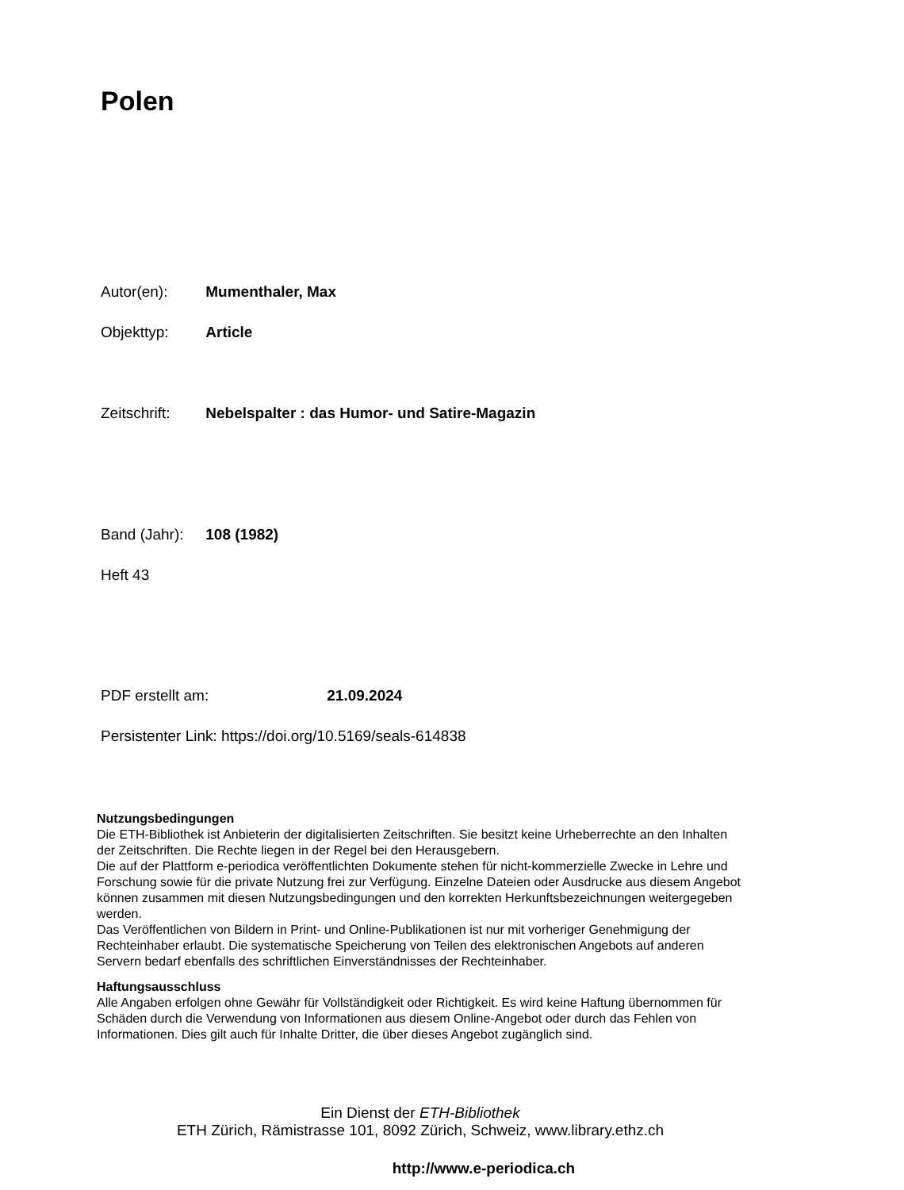Polen
Autor(en): Mumenthaler, Max
Objekttyp: Article
Zeitschrift: Nebelspalter : das Humor- und Satire-Magazin
Band (Jahr): 108 (1982)
Heft 43
PDF erstellt am: 21.09.2024
Persistenter Link: https://doi.org/10.5169/seals-614838
Nutzungsbedingungen
Die ETH-Bibliothek ist Anbieterin der digitalisierten Zeitschriften. Sie besitzt keine Urheberrechte an den Inhalten der Zeitschriften. Die Rechte liegen in der Regel bei den Herausgebern.
Die auf der Plattform e-periodica veröffentlichten Dokumente stehen für nicht-kommerzielle Zwecke in Lehre und Forschung sowie für die private Nutzung frei zur Verfügung. Einzelne Dateien oder Ausdrucke aus diesem Angebot können zusammen mit diesen Nutzungsbedingungen und den korrekten Herkunftsbezeichnungen weitergegeben werden.
Das Veröffentlichen von Bildern in Print- und Online-Publikationen ist nur mit vorheriger Genehmigung der Rechteinhaber erlaubt. Die systematische Speicherung von Teilen des elektronischen Angebots auf anderen Servern bedarf ebenfalls des schriftlichen Einverständnisses der Rechteinhaber.
Haftungsausschluss
Alle Angaben erfolgen ohne Gewähr für Vollständigkeit oder Richtigkeit. Es wird keine Haftung übernommen für Schäden durch die Verwendung von Informationen aus diesem Online-Angebot oder durch das Fehlen von Informationen. Dies gilt auch für Inhalte Dritter, die über dieses Angebot zugänglich sind.
Ein Dienst der ETH-Bibliothek
ETH Zürich, Rämistrasse 101, 8092 Zürich, Schweiz, www.library.ethz.ch
http://www.e-periodica.ch